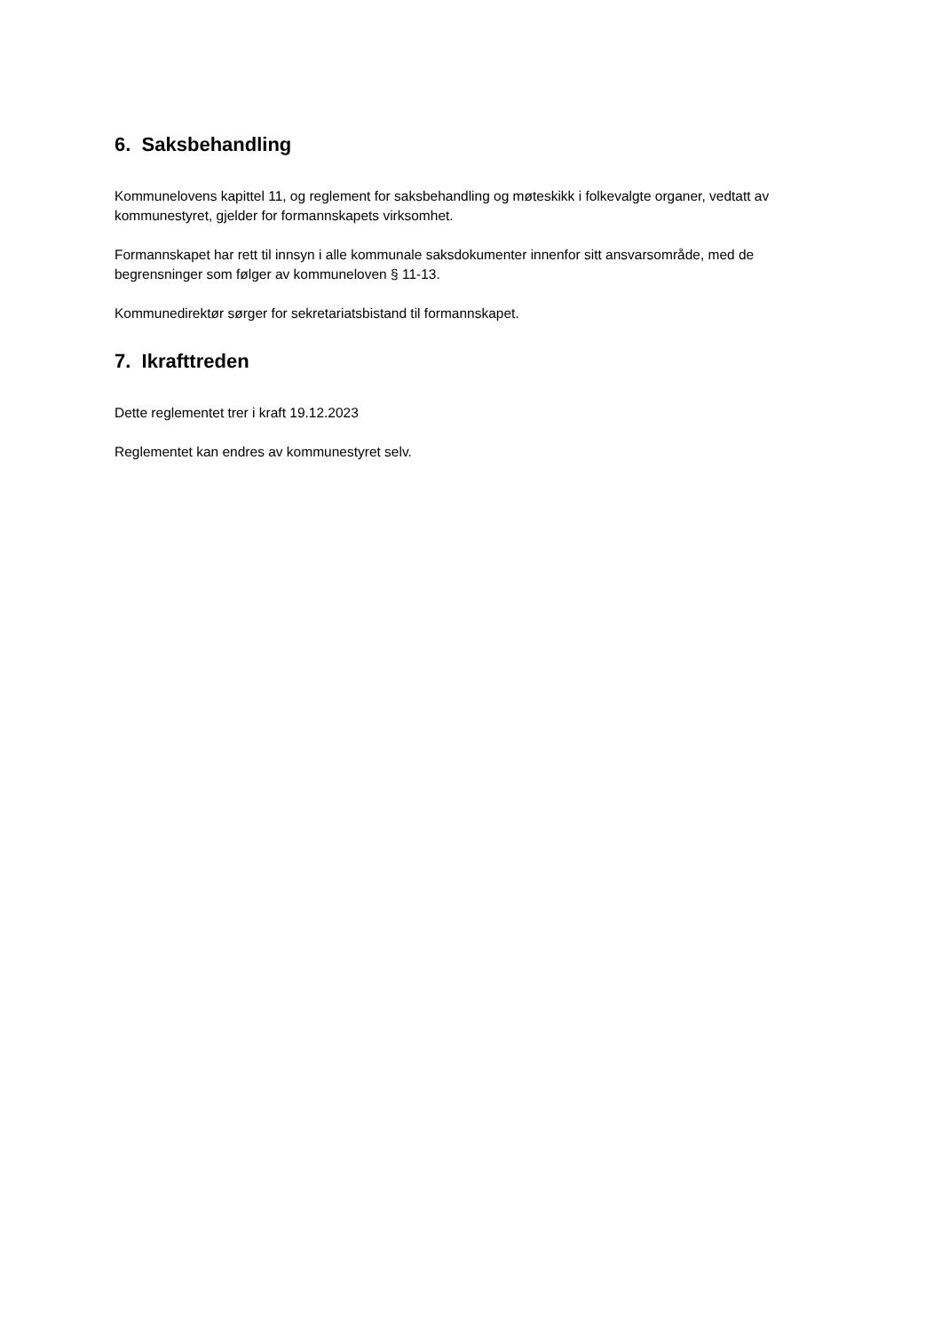6. Saksbehandling
Kommunelovens kapittel 11, og reglement for saksbehandling og møteskikk i folkevalgte organer, vedtatt av kommunestyret, gjelder for formannskapets virksomhet.
Formannskapet har rett til innsyn i alle kommunale saksdokumenter innenfor sitt ansvarsområde, med de begrensninger som følger av kommuneloven § 11-13.
Kommunedirektør sørger for sekretariatsbistand til formannskapet.
7. Ikrafttreden
Dette reglementet trer i kraft 19.12.2023
Reglementet kan endres av kommunestyret selv.